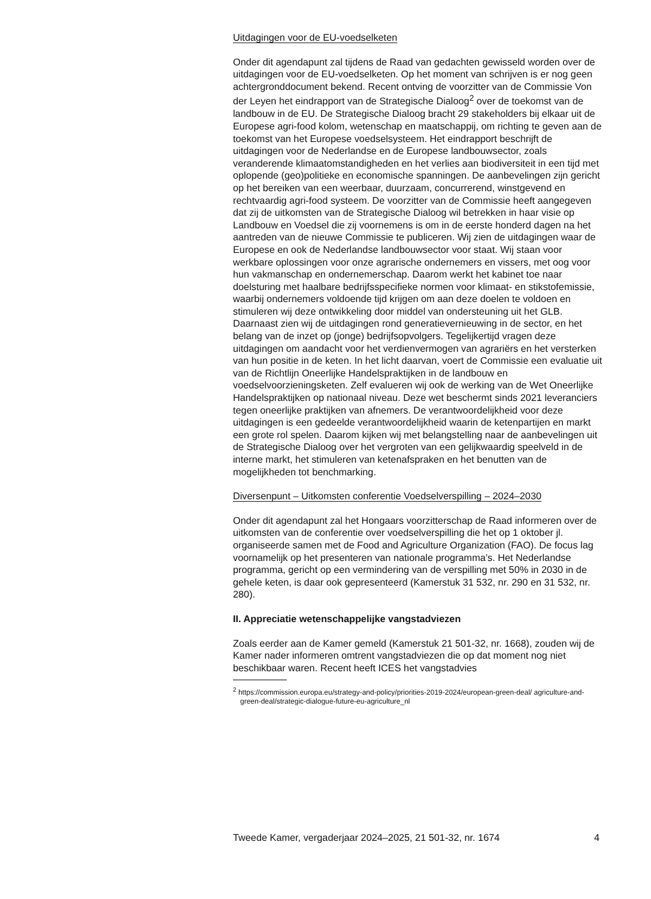Uitdagingen voor de EU-voedselketen
Onder dit agendapunt zal tijdens de Raad van gedachten gewisseld worden over de uitdagingen voor de EU-voedselketen. Op het moment van schrijven is er nog geen achtergronddocument bekend. Recent ontving de voorzitter van de Commissie Von der Leyen het eindrapport van de Strategische Dialoog<sup>2</sup> over de toekomst van de landbouw in de EU. De Strategische Dialoog bracht 29 stakeholders bij elkaar uit de Europese agri-food kolom, wetenschap en maatschappij, om richting te geven aan de toekomst van het Europese voedselsysteem. Het eindrapport beschrijft de uitdagingen voor de Nederlandse en de Europese landbouwsector, zoals veranderende klimaatomstandigheden en het verlies aan biodiversiteit in een tijd met oplopende (geo)politieke en economische spanningen. De aanbevelingen zijn gericht op het bereiken van een weerbaar, duurzaam, concurrerend, winstgevend en rechtvaardig agri-food systeem. De voorzitter van de Commissie heeft aangegeven dat zij de uitkomsten van de Strategische Dialoog wil betrekken in haar visie op Landbouw en Voedsel die zij voornemens is om in de eerste honderd dagen na het aantreden van de nieuwe Commissie te publiceren. Wij zien de uitdagingen waar de Europese en ook de Nederlandse landbouwsector voor staat. Wij staan voor werkbare oplossingen voor onze agrarische ondernemers en vissers, met oog voor hun vakmanschap en ondernemerschap. Daarom werkt het kabinet toe naar doelsturing met haalbare bedrijfsspecifieke normen voor klimaat- en stikstofemissie, waarbij ondernemers voldoende tijd krijgen om aan deze doelen te voldoen en stimuleren wij deze ontwikkeling door middel van ondersteuning uit het GLB. Daarnaast zien wij de uitdagingen rond generatievernieuwing in de sector, en het belang van de inzet op (jonge) bedrijfsopvolgers. Tegelijkertijd vragen deze uitdagingen om aandacht voor het verdienvermogen van agrariërs en het versterken van hun positie in de keten. In het licht daarvan, voert de Commissie een evaluatie uit van de Richtlijn Oneerlijke Handelspraktijken in de landbouw en voedselvoorzieningsketen. Zelf evalueren wij ook de werking van de Wet Oneerlijke Handelspraktijken op nationaal niveau. Deze wet beschermt sinds 2021 leveranciers tegen oneerlijke praktijken van afnemers. De verantwoordelijkheid voor deze uitdagingen is een gedeelde verantwoordelijkheid waarin de ketenpartijen en markt een grote rol spelen. Daarom kijken wij met belangstelling naar de aanbevelingen uit de Strategische Dialoog over het vergroten van een gelijkwaardig speelveld in de interne markt, het stimuleren van ketenafspraken en het benutten van de mogelijkheden tot benchmarking.
Diversenpunt – Uitkomsten conferentie Voedselverspilling – 2024–2030
Onder dit agendapunt zal het Hongaars voorzitterschap de Raad informeren over de uitkomsten van de conferentie over voedselverspilling die het op 1 oktober jl. organiseerde samen met de Food and Agriculture Organization (FAO). De focus lag voornamelijk op het presenteren van nationale programma’s. Het Nederlandse programma, gericht op een vermindering van de verspilling met 50% in 2030 in de gehele keten, is daar ook gepresenteerd (Kamerstuk 31 532, nr. 290 en 31 532, nr. 280).
II. Appreciatie wetenschappelijke vangstadviezen
Zoals eerder aan de Kamer gemeld (Kamerstuk 21 501-32, nr. 1668), zouden wij de Kamer nader informeren omtrent vangstadviezen die op dat moment nog niet beschikbaar waren. Recent heeft ICES het vangstadvies
<sup>2</sup> https://commission.europa.eu/strategy-and-policy/priorities-2019-2024/european-green-deal/ agriculture-and-green-deal/strategic-dialogue-future-eu-agriculture_nl
Tweede Kamer, vergaderjaar 2024–2025, 21 501-32, nr. 1674 4